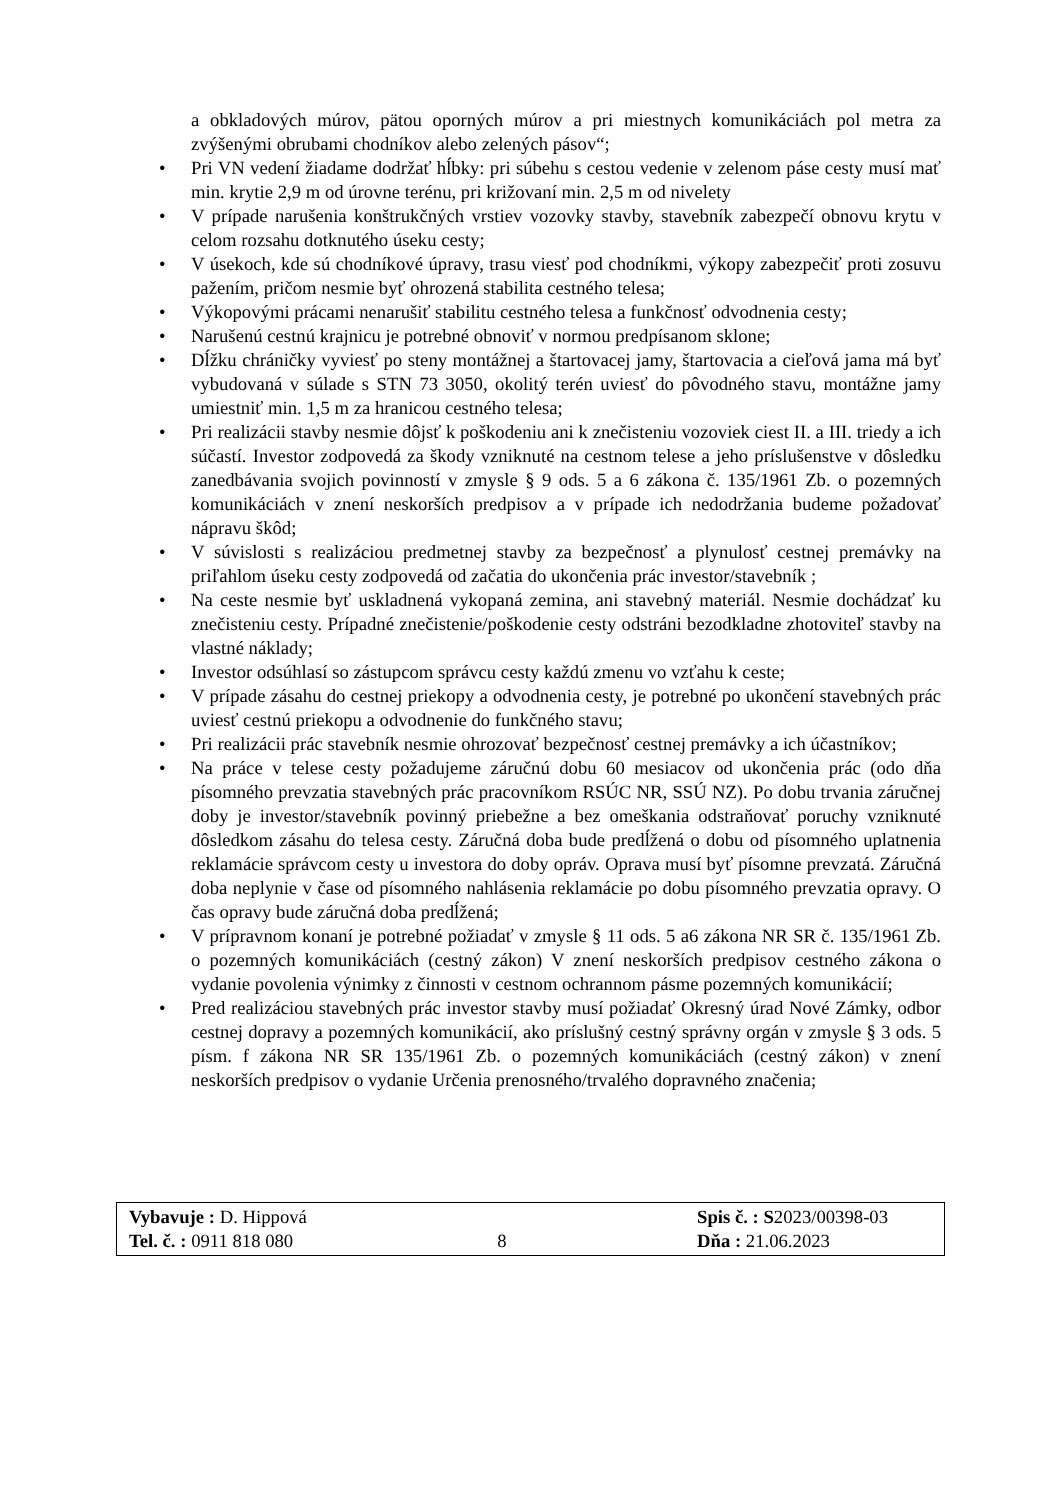a obkladových múrov, pätou oporných múrov a pri miestnych komunikáciách pol metra za zvýšenými obrubami chodníkov alebo zelených pásov“;
• Pri VN vedení žiadame dodržať hĺbky: pri súbehu s cestou vedenie v zelenom páse cesty musí mať min. krytie 2,9 m od úrovne terénu, pri križovaní min. 2,5 m od nivelety
• V prípade narušenia konštrukčných vrstiev vozovky stavby, stavebník zabezpečí obnovu krytu v celom rozsahu dotknutého úseku cesty;
• V úsekoch, kde sú chodníkové úpravy, trasu viesť pod chodníkmi, výkopy zabezpečiť proti zosuvu pažením, pričom nesmie byť ohrozená stabilita cestného telesa;
• Výkopovými prácami nenarušiť stabilitu cestného telesa a funkčnosť odvodnenia cesty;
• Narušenú cestnú krajnicu je potrebné obnoviť v normou predpísanom sklone;
• Dĺžku chráničky vyviesť po steny montážnej a štartovacej jamy, štartovacia a cieľová jama má byť vybudovaná v súlade s STN 73 3050, okolitý terén uviesť do pôvodného stavu, montážne jamy umiestniť min. 1,5 m za hranicou cestného telesa;
• Pri realizácii stavby nesmie dôjsť k poškodeniu ani k znečisteniu vozoviek ciest II. a III. triedy a ich súčastí. Investor zodpovedá za škody vzniknuté na cestnom telese a jeho príslušenstve v dôsledku zanedbávania svojich povinností v zmysle § 9 ods. 5 a 6 zákona č. 135/1961 Zb. o pozemných komunikáciách v znení neskorších predpisov a v prípade ich nedodržania budeme požadovať nápravu škôd;
• V súvislosti s realizáciou predmetnej stavby za bezpečnosť a plynulosť cestnej premávky na priľahlom úseku cesty zodpovedá od začatia do ukončenia prác investor/stavebník ;
• Na ceste nesmie byť uskladnená vykopaná zemina, ani stavebný materiál. Nesmie dochádzať ku znečisteniu cesty. Prípadné znečistenie/poškodenie cesty odstráni bezodkladne zhotoviteľ stavby na vlastné náklady;
• Investor odsúhlasí so zástupcom správcu cesty každú zmenu vo vzťahu k ceste;
• V prípade zásahu do cestnej priekopy a odvodnenia cesty, je potrebné po ukončení stavebných prác uviesť cestnú priekopu a odvodnenie do funkčného stavu;
• Pri realizácii prác stavebník nesmie ohrozovať bezpečnosť cestnej premávky a ich účastníkov;
• Na práce v telese cesty požadujeme záručnú dobu 60 mesiacov od ukončenia prác (odo dňa písomného prevzatia stavebných prác pracovníkom RSÚC NR, SSÚ NZ). Po dobu trvania záručnej doby je investor/stavebník povinný priebežne a bez omeškania odstraňovať poruchy vzniknuté dôsledkom zásahu do telesa cesty. Záručná doba bude predĺžená o dobu od písomného uplatnenia reklamácie správcom cesty u investora do doby opráv. Oprava musí byť písomne prevzatá. Záručná doba neplynie v čase od písomného nahlásenia reklamácie po dobu písomného prevzatia opravy. O čas opravy bude záručná doba predĺžená;
• V prípravnom konaní je potrebné požiadať v zmysle § 11 ods. 5 a6 zákona NR SR č. 135/1961 Zb. o pozemných komunikáciách (cestný zákon) V znení neskorších predpisov cestného zákona o vydanie povolenia výnimky z činnosti v cestnom ochrannom pásme pozemných komunikácií;
• Pred realizáciou stavebných prác investor stavby musí požiadať Okresný úrad Nové Zámky, odbor cestnej dopravy a pozemných komunikácií, ako príslušný cestný správny orgán v zmysle § 3 ods. 5 písm. f zákona NR SR 135/1961 Zb. o pozemných komunikáciách (cestný zákon) v znení neskorších predpisov o vydanie Určenia prenosného/trvalého dopravného značenia;
Vybavuje : D. Hippová
Tel. č. : 0911 818 080
8 Spis č. : S2023/00398-03
Dňa : 21.06.2023